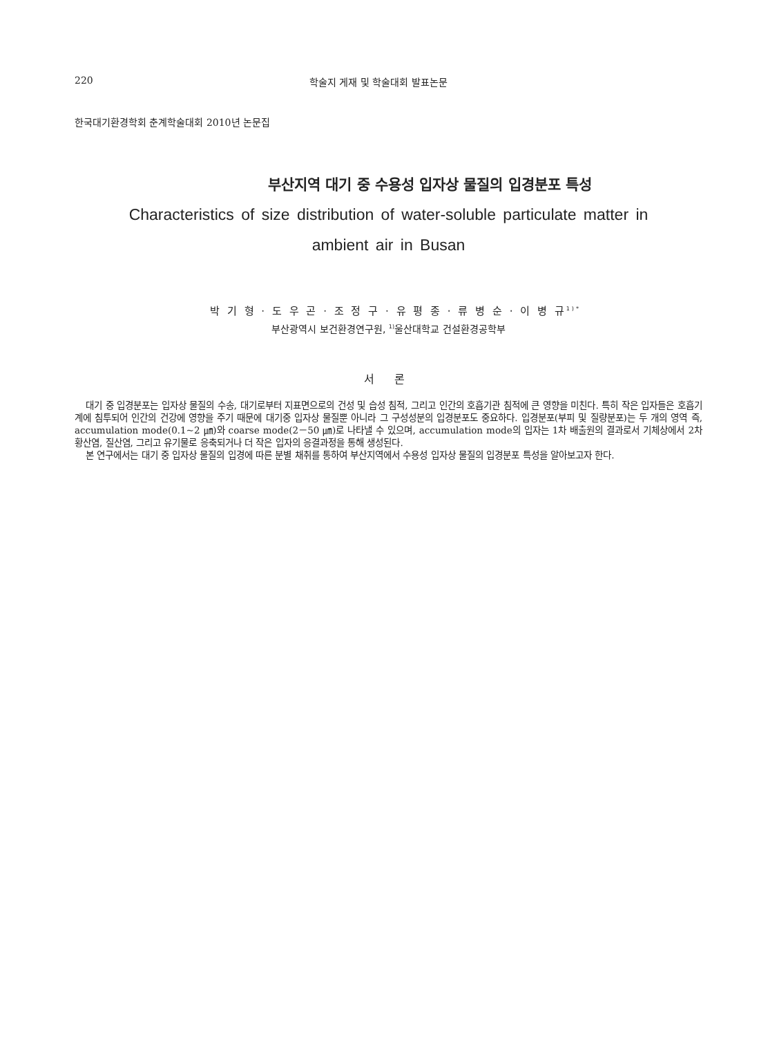220 학술지 게재 및 학술대회 발표논문
한국대기환경학회 춘계학술대회 2010년 논문집
부산지역 대기 중 수용성 입자상 물질의 입경분포 특성
Characteristics of size distribution of water-soluble particulate matter in
ambient air in Busan
박 기 형 · 도 우 곤 · 조 정 구 · 유 평 종 · 류 병 순 · 이 병 규<sup>1)*</sup>
부산광역시 보건환경연구원, <sup>1)</sup>울산대학교 건설환경공학부
서 론
대기 중 입경분포는 입자상 물질의 수송, 대기로부터 지표면으로의 건성 및 습성 침적, 그리고 인간의 호흡기관 침적에 큰 영향을 미친다. 특히 작은 입자들은 호흡기계에 침투되어 인간의 건강에 영향을 주기 때문에 대기중 입자상 물질뿐 아니라 그 구성성분의 입경분포도 중요하다. 입경분포(부피 및 질량분포)는 두 개의 영역 즉, accumulation mode(0.1~2 ㎛)와 coarse mode(2－50 ㎛)로 나타낼 수 있으며, accumulation mode의 입자는 1차 배출원의 결과로서 기체상에서 2차 황산염, 질산염, 그리고 유기물로 응축되거나 더 작은 입자의 응결과정을 통해 생성된다.
본 연구에서는 대기 중 입자상 물질의 입경에 따른 분별 채취를 통하여 부산지역에서 수용성 입자상 물질의 입경분포 특성을 알아보고자 한다.